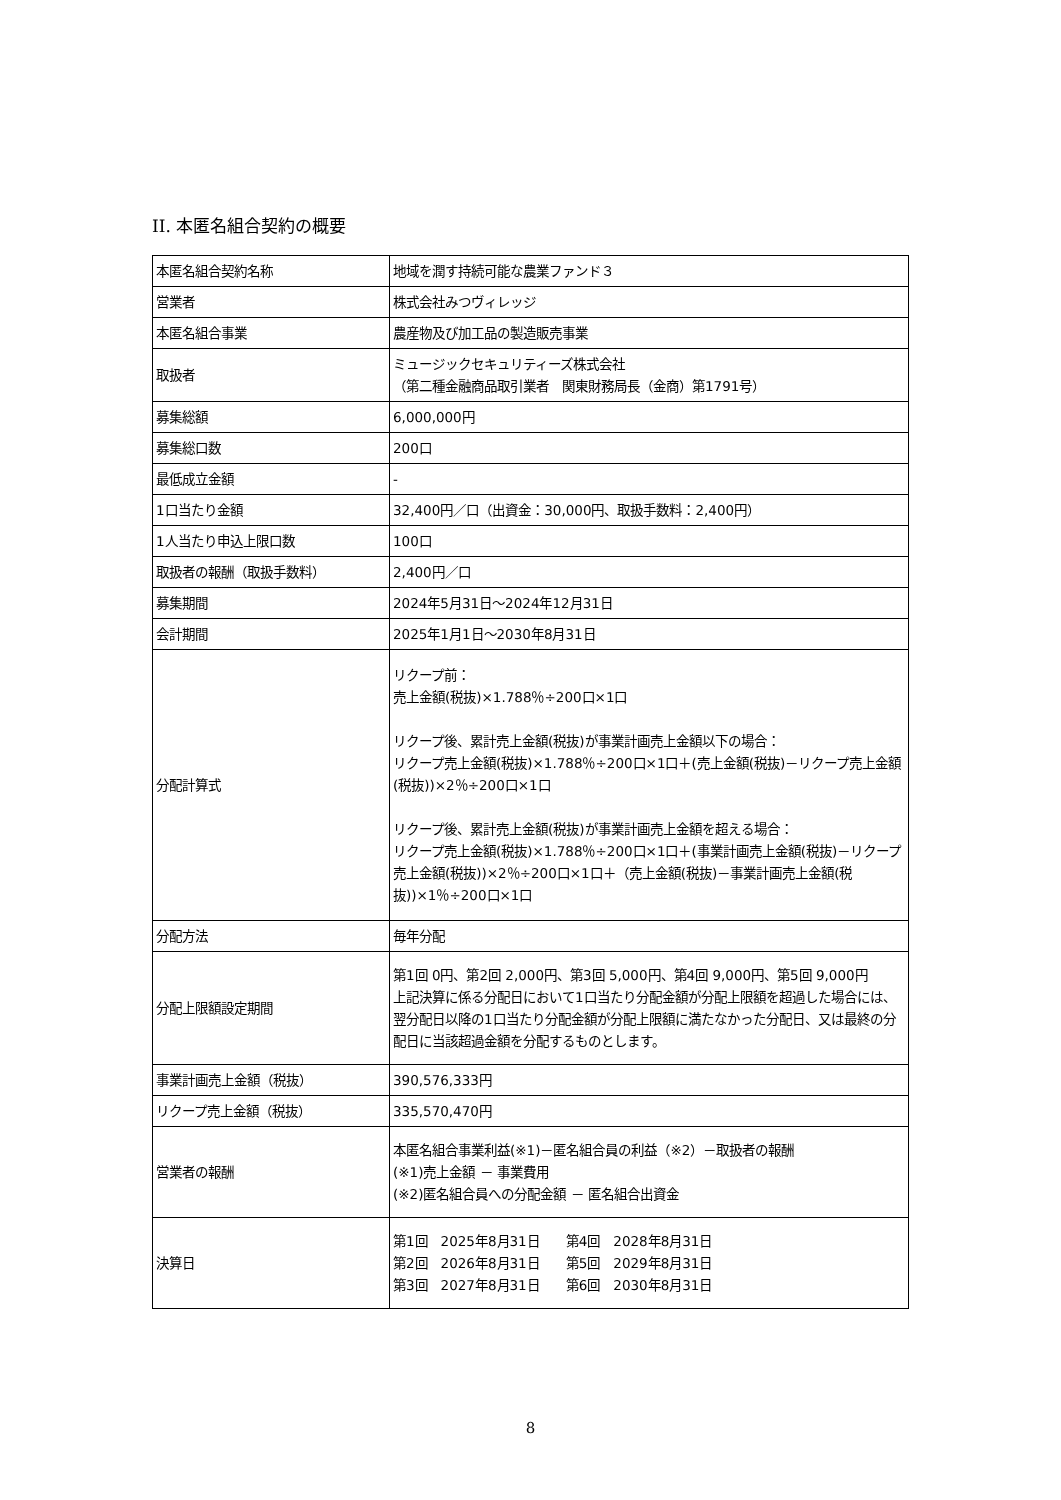II. 本匿名組合契約の概要
| 本匿名組合契約名称 | 地域を潤す持続可能な農業ファンド３ |
| 営業者 | 株式会社みつヴィレッジ |
| 本匿名組合事業 | 農産物及び加工品の製造販売事業 |
| 取扱者 | ミュージックセキュリティーズ株式会社 （第二種金融商品取引業者 関東財務局長（金商）第1791号） |
| 募集総額 | 6,000,000円 |
| 募集総口数 | 200口 |
| 最低成立金額 | - |
| 1口当たり金額 | 32,400円／口（出資金：30,000円、取扱手数料：2,400円） |
| 1人当たり申込上限口数 | 100口 |
| 取扱者の報酬（取扱手数料） | 2,400円／口 |
| 募集期間 | 2024年5月31日～2024年12月31日 |
| 会計期間 | 2025年1月1日～2030年8月31日 |
| 分配計算式 | リクープ前： 売上金額(税抜)×1.788％÷200口×1口 リクープ後、累計売上金額(税抜)が事業計画売上金額以下の場合： リクープ売上金額(税抜)×1.788％÷200口×1口＋(売上金額(税抜)－リクープ売上金額(税抜))×2％÷200口×1口 リクープ後、累計売上金額(税抜)が事業計画売上金額を超える場合： リクープ売上金額(税抜)×1.788％÷200口×1口＋(事業計画売上金額(税抜)－リクープ売上金額(税抜))×2％÷200口×1口＋（売上金額(税抜)－事業計画売上金額(税抜))×1％÷200口×1口 |
| 分配方法 | 毎年分配 |
| 分配上限額設定期間 | 第1回 0円、第2回 2,000円、第3回 5,000円、第4回 9,000円、第5回 9,000円 上記決算に係る分配日において1口当たり分配金額が分配上限額を超過した場合には、翌分配日以降の1口当たり分配金額が分配上限額に満たなかった分配日、又は最終の分配日に当該超過金額を分配するものとします。 |
| 事業計画売上金額（税抜） | 390,576,333円 |
| リクープ売上金額（税抜） | 335,570,470円 |
| 営業者の報酬 | 本匿名組合事業利益(※1)－匿名組合員の利益（※2）－取扱者の報酬 (※1)売上金額 － 事業費用 (※2)匿名組合員への分配金額 － 匿名組合出資金 |
| 決算日 | 第1回 2025年8月31日 第4回 2028年8月31日 第2回 2026年8月31日 第5回 2029年8月31日 第3回 2027年8月31日 第6回 2030年8月31日 |
8